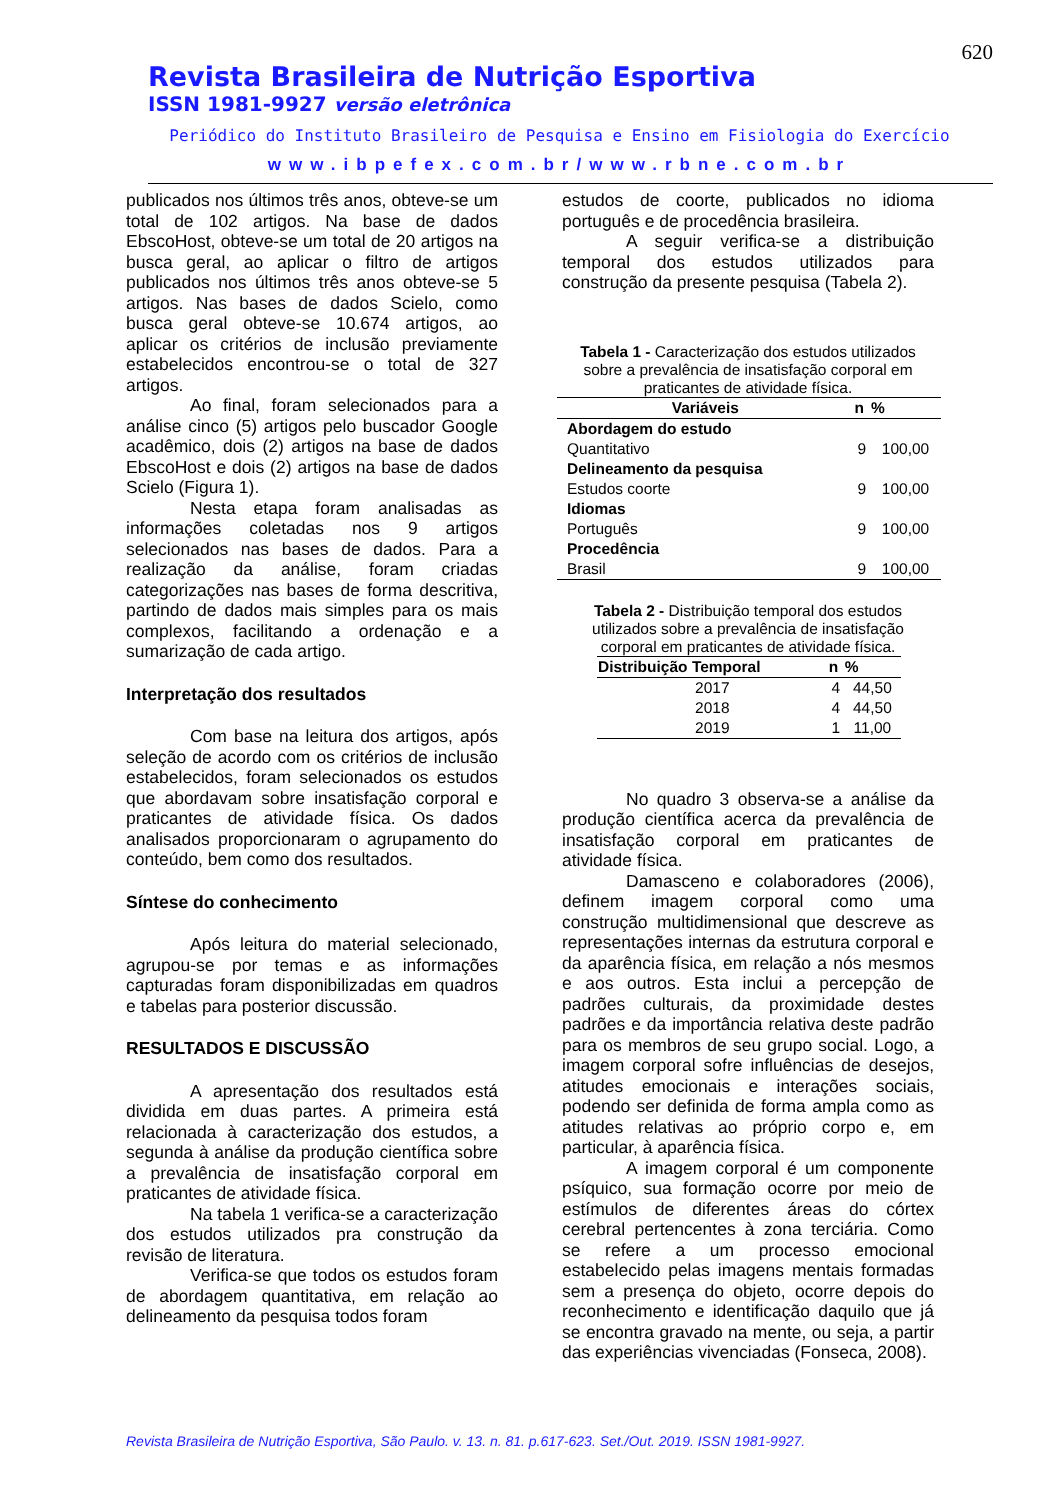620
Revista Brasileira de Nutrição Esportiva
ISSN 1981-9927 versão eletrônica
Periódico do Instituto Brasileiro de Pesquisa e Ensino em Fisiologia do Exercício
www.ibpefex.com.br/www.rbne.com.br
publicados nos últimos três anos, obteve-se um total de 102 artigos. Na base de dados EbscoHost, obteve-se um total de 20 artigos na busca geral, ao aplicar o filtro de artigos publicados nos últimos três anos obteve-se 5 artigos. Nas bases de dados Scielo, como busca geral obteve-se 10.674 artigos, ao aplicar os critérios de inclusão previamente estabelecidos encontrou-se o total de 327 artigos.
Ao final, foram selecionados para a análise cinco (5) artigos pelo buscador Google acadêmico, dois (2) artigos na base de dados EbscoHost e dois (2) artigos na base de dados Scielo (Figura 1).
Nesta etapa foram analisadas as informações coletadas nos 9 artigos selecionados nas bases de dados. Para a realização da análise, foram criadas categorizações nas bases de forma descritiva, partindo de dados mais simples para os mais complexos, facilitando a ordenação e a sumarização de cada artigo.
Interpretação dos resultados
Com base na leitura dos artigos, após seleção de acordo com os critérios de inclusão estabelecidos, foram selecionados os estudos que abordavam sobre insatisfação corporal e praticantes de atividade física. Os dados analisados proporcionaram o agrupamento do conteúdo, bem como dos resultados.
Síntese do conhecimento
Após leitura do material selecionado, agrupou-se por temas e as informações capturadas foram disponibilizadas em quadros e tabelas para posterior discussão.
RESULTADOS E DISCUSSÃO
A apresentação dos resultados está dividida em duas partes. A primeira está relacionada à caracterização dos estudos, a segunda à análise da produção científica sobre a prevalência de insatisfação corporal em praticantes de atividade física.
Na tabela 1 verifica-se a caracterização dos estudos utilizados pra construção da revisão de literatura.
Verifica-se que todos os estudos foram de abordagem quantitativa, em relação ao delineamento da pesquisa todos foram
estudos de coorte, publicados no idioma português e de procedência brasileira.
A seguir verifica-se a distribuição temporal dos estudos utilizados para construção da presente pesquisa (Tabela 2).
Tabela 1 - Caracterização dos estudos utilizados sobre a prevalência de insatisfação corporal em praticantes de atividade física.
| Variáveis | n | % |
| --- | --- | --- |
| Abordagem do estudo | | |
| Quantitativo | 9 | 100,00 |
| Delineamento da pesquisa | | |
| Estudos coorte | 9 | 100,00 |
| Idiomas | | |
| Português | 9 | 100,00 |
| Procedência | | |
| Brasil | 9 | 100,00 |
Tabela 2 - Distribuição temporal dos estudos utilizados sobre a prevalência de insatisfação corporal em praticantes de atividade física.
| Distribuição Temporal | n | % |
| --- | --- | --- |
| 2017 | 4 | 44,50 |
| 2018 | 4 | 44,50 |
| 2019 | 1 | 11,00 |
No quadro 3 observa-se a análise da produção científica acerca da prevalência de insatisfação corporal em praticantes de atividade física.
Damasceno e colaboradores (2006), definem imagem corporal como uma construção multidimensional que descreve as representações internas da estrutura corporal e da aparência física, em relação a nós mesmos e aos outros. Esta inclui a percepção de padrões culturais, da proximidade destes padrões e da importância relativa deste padrão para os membros de seu grupo social. Logo, a imagem corporal sofre influências de desejos, atitudes emocionais e interações sociais, podendo ser definida de forma ampla como as atitudes relativas ao próprio corpo e, em particular, à aparência física.
A imagem corporal é um componente psíquico, sua formação ocorre por meio de estímulos de diferentes áreas do córtex cerebral pertencentes à zona terciária. Como se refere a um processo emocional estabelecido pelas imagens mentais formadas sem a presença do objeto, ocorre depois do reconhecimento e identificação daquilo que já se encontra gravado na mente, ou seja, a partir das experiências vivenciadas (Fonseca, 2008).
Revista Brasileira de Nutrição Esportiva, São Paulo. v. 13. n. 81. p.617-623. Set./Out. 2019. ISSN 1981-9927.